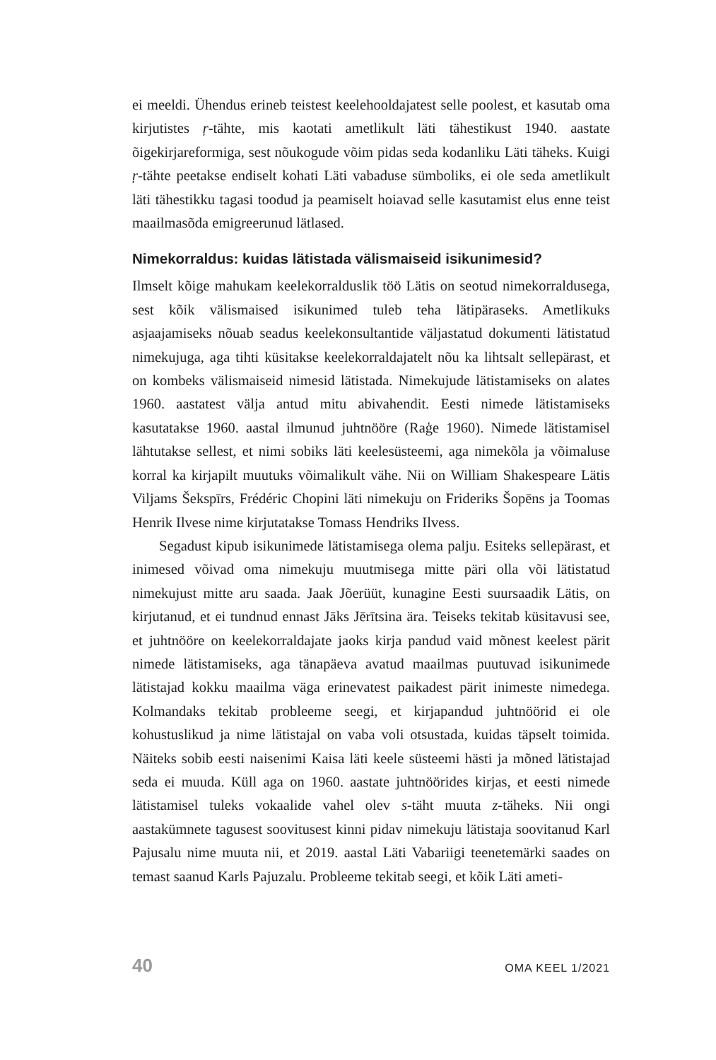ei meeldi. Ühendus erineb teistest keelehooldajatest selle poolest, et kasutab oma kirjutistes ŗ-tähte, mis kaotati ametlikult läti tähestikust 1940. aastate õigekirjareformiga, sest nõukogude võim pidas seda kodanliku Läti täheks. Kuigi ŗ-tähte peetakse endiselt kohati Läti vabaduse sümboliks, ei ole seda ametlikult läti tähestikku tagasi toodud ja peamiselt hoiavad selle kasutamist elus enne teist maailmasõda emigreerunud lätlased.
Nimekorraldus: kuidas lätistada välismaiseid isikunimesid?
Ilmselt kõige mahukam keelekorralduslik töö Lätis on seotud nimekorraldusega, sest kõik välismaised isikunimed tuleb teha lätipäraseks. Ametlikuks asjaajamiseks nõuab seadus keelekonsultantide väljastatud dokumenti lätistatud nimekujuga, aga tihti küsitakse keelekorraldajatelt nõu ka lihtsalt sellepärast, et on kombeks välismaiseid nimesid lätistada. Nimekujude lätistamiseks on alates 1960. aastatest välja antud mitu abivahendit. Eesti nimede lätistamiseks kasutatakse 1960. aastal ilmunud juhtnööre (Raģe 1960). Nimede lätistamisel lähtutakse sellest, et nimi sobiks läti keelesüsteemi, aga nimekõla ja võimaluse korral ka kirjapilt muutuks võimalikult vähe. Nii on William Shakespeare Lätis Viljams Šekspīrs, Frédéric Chopini läti nimekuju on Frideriks Šopēns ja Toomas Henrik Ilvese nime kirjutatakse Tomass Hendriks Ilvess.
Segadust kipub isikunimede lätistamisega olema palju. Esiteks sellepärast, et inimesed võivad oma nimekuju muutmisega mitte päri olla või lätistatud nimekujust mitte aru saada. Jaak Jõerüüt, kunagine Eesti suursaadik Lätis, on kirjutanud, et ei tundnud ennast Jāks Jērītsina ära. Teiseks tekitab küsitavusi see, et juhtnööre on keelekorraldajate jaoks kirja pandud vaid mõnest keelest pärit nimede lätistamiseks, aga tänapäeva avatud maailmas puutuvad isikunimede lätistajad kokku maailma väga erinevatest paikadest pärit inimeste nimedega. Kolmandaks tekitab probleeme seegi, et kirjapandud juhtnöörid ei ole kohustuslikud ja nime lätistajal on vaba voli otsustada, kuidas täpselt toimida. Näiteks sobib eesti naisenimi Kaisa läti keele süsteemi hästi ja mõned lätistajad seda ei muuda. Küll aga on 1960. aastate juhtnöörides kirjas, et eesti nimede lätistamisel tuleks vokaalide vahel olev s-täht muuta z-täheks. Nii ongi aastakümnete tagusest soovitusest kinni pidav nimekuju lätistaja soovitanud Karl Pajusalu nime muuta nii, et 2019. aastal Läti Vabariigi teenetemärki saades on temast saanud Karls Pajuzalu. Probleeme tekitab seegi, et kõik Läti ameti-
40 OMA KEEL 1/2021